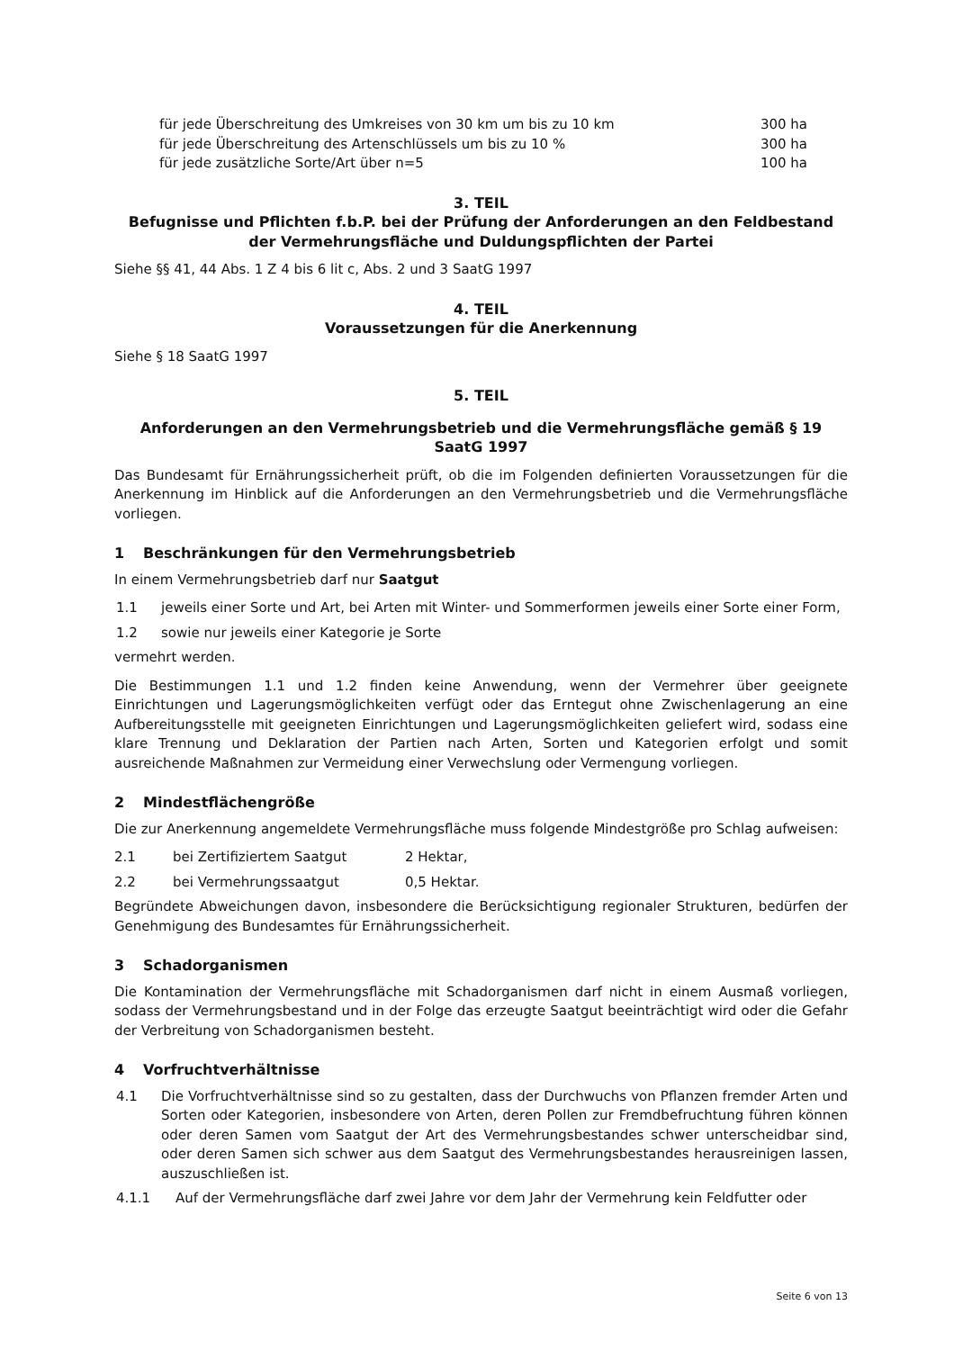für jede Überschreitung des Umkreises von 30 km um bis zu 10 km 300 ha
für jede Überschreitung des Artenschlüssels um bis zu 10 % 300 ha
für jede zusätzliche Sorte/Art über n=5 100 ha
3. TEIL
Befugnisse und Pflichten f.b.P. bei der Prüfung der Anforderungen an den Feldbestand der Vermehrungsfläche und Duldungspflichten der Partei
Siehe §§ 41, 44 Abs. 1 Z 4 bis 6 lit c, Abs. 2 und 3 SaatG 1997
4. TEIL
Voraussetzungen für die Anerkennung
Siehe § 18 SaatG 1997
5. TEIL
Anforderungen an den Vermehrungsbetrieb und die Vermehrungsfläche gemäß § 19 SaatG 1997
Das Bundesamt für Ernährungssicherheit prüft, ob die im Folgenden definierten Voraussetzungen für die Anerkennung im Hinblick auf die Anforderungen an den Vermehrungsbetrieb und die Vermehrungsfläche vorliegen.
1 Beschränkungen für den Vermehrungsbetrieb
In einem Vermehrungsbetrieb darf nur Saatgut
1.1 jeweils einer Sorte und Art, bei Arten mit Winter- und Sommerformen jeweils einer Sorte einer Form,
1.2 sowie nur jeweils einer Kategorie je Sorte
vermehrt werden.
Die Bestimmungen 1.1 und 1.2 finden keine Anwendung, wenn der Vermehrer über geeignete Einrichtungen und Lagerungsmöglichkeiten verfügt oder das Erntegut ohne Zwischenlagerung an eine Aufbereitungsstelle mit geeigneten Einrichtungen und Lagerungsmöglichkeiten geliefert wird, sodass eine klare Trennung und Deklaration der Partien nach Arten, Sorten und Kategorien erfolgt und somit ausreichende Maßnahmen zur Vermeidung einer Verwechslung oder Vermengung vorliegen.
2 Mindestflächengröße
Die zur Anerkennung angemeldete Vermehrungsfläche muss folgende Mindestgröße pro Schlag aufweisen:
2.1 bei Zertifiziertem Saatgut 2 Hektar,
2.2 bei Vermehrungssaatgut 0,5 Hektar.
Begründete Abweichungen davon, insbesondere die Berücksichtigung regionaler Strukturen, bedürfen der Genehmigung des Bundesamtes für Ernährungssicherheit.
3 Schadorganismen
Die Kontamination der Vermehrungsfläche mit Schadorganismen darf nicht in einem Ausmaß vorliegen, sodass der Vermehrungsbestand und in der Folge das erzeugte Saatgut beeinträchtigt wird oder die Gefahr der Verbreitung von Schadorganismen besteht.
4 Vorfruchtverhältnisse
4.1 Die Vorfruchtverhältnisse sind so zu gestalten, dass der Durchwuchs von Pflanzen fremder Arten und Sorten oder Kategorien, insbesondere von Arten, deren Pollen zur Fremdbefruchtung führen können oder deren Samen vom Saatgut der Art des Vermehrungsbestandes schwer unterscheidbar sind, oder deren Samen sich schwer aus dem Saatgut des Vermehrungsbestandes herausreinigen lassen, auszuschließen ist.
4.1.1 Auf der Vermehrungsfläche darf zwei Jahre vor dem Jahr der Vermehrung kein Feldfutter oder
Seite 6 von 13